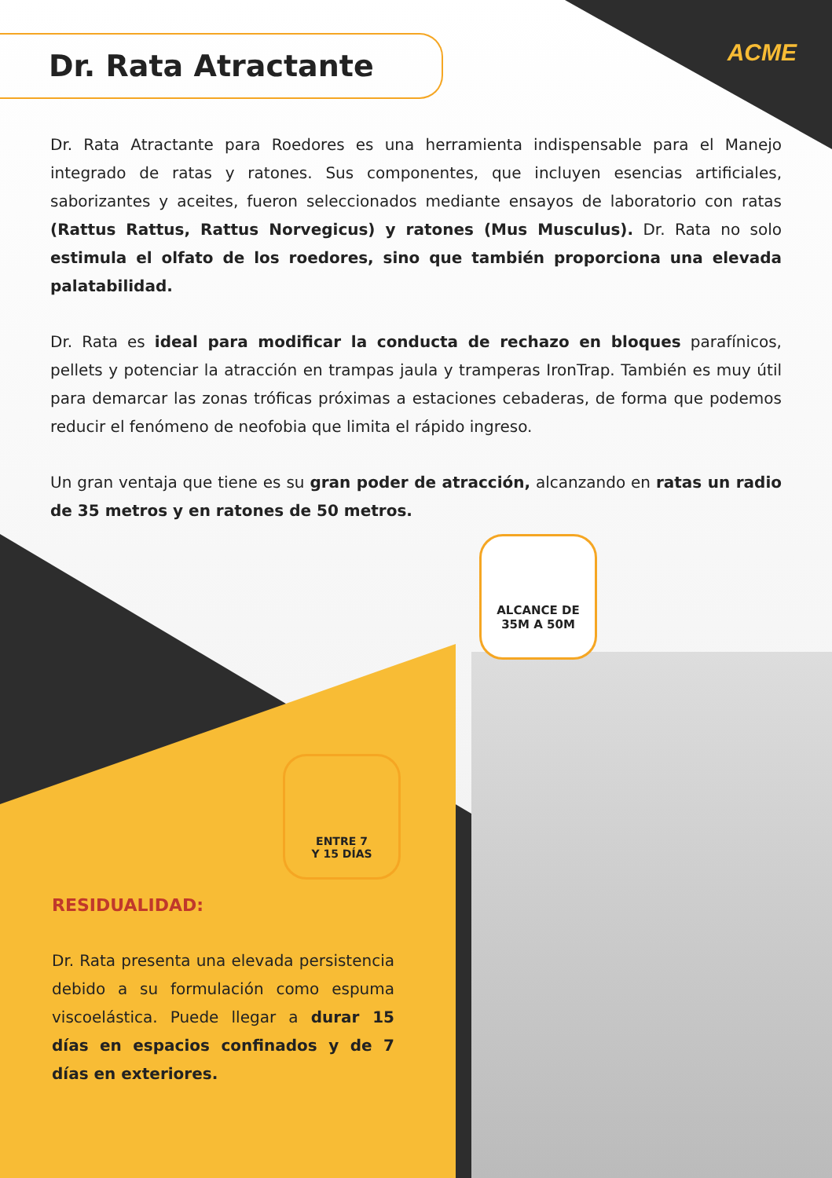ACME
Dr. Rata Atractante
Dr. Rata Atractante para Roedores es una herramienta indispensable para el Manejo integrado de ratas y ratones. Sus componentes, que incluyen esencias artificiales, saborizantes y aceites, fueron seleccionados mediante ensayos de laboratorio con ratas (Rattus Rattus, Rattus Norvegicus) y ratones (Mus Musculus). Dr. Rata no solo estimula el olfato de los roedores, sino que también proporciona una elevada palatabilidad.
Dr. Rata es ideal para modificar la conducta de rechazo en bloques parafínicos, pellets y potenciar la atracción en trampas jaula y tramperas IronTrap. También es muy útil para demarcar las zonas tróficas próximas a estaciones cebaderas, de forma que podemos reducir el fenómeno de neofobia que limita el rápido ingreso.
Un gran ventaja que tiene es su gran poder de atracción, alcanzando en ratas un radio de 35 metros y en ratones de 50 metros.
ALCANCE DE
35M A 50M
ENTRE 7
Y 15 DÍAS
RESIDUALIDAD:
Dr. Rata presenta una elevada persistencia debido a su formulación como espuma viscoelástica. Puede llegar a durar 15 días en espacios confinados y de 7 días en exteriores.